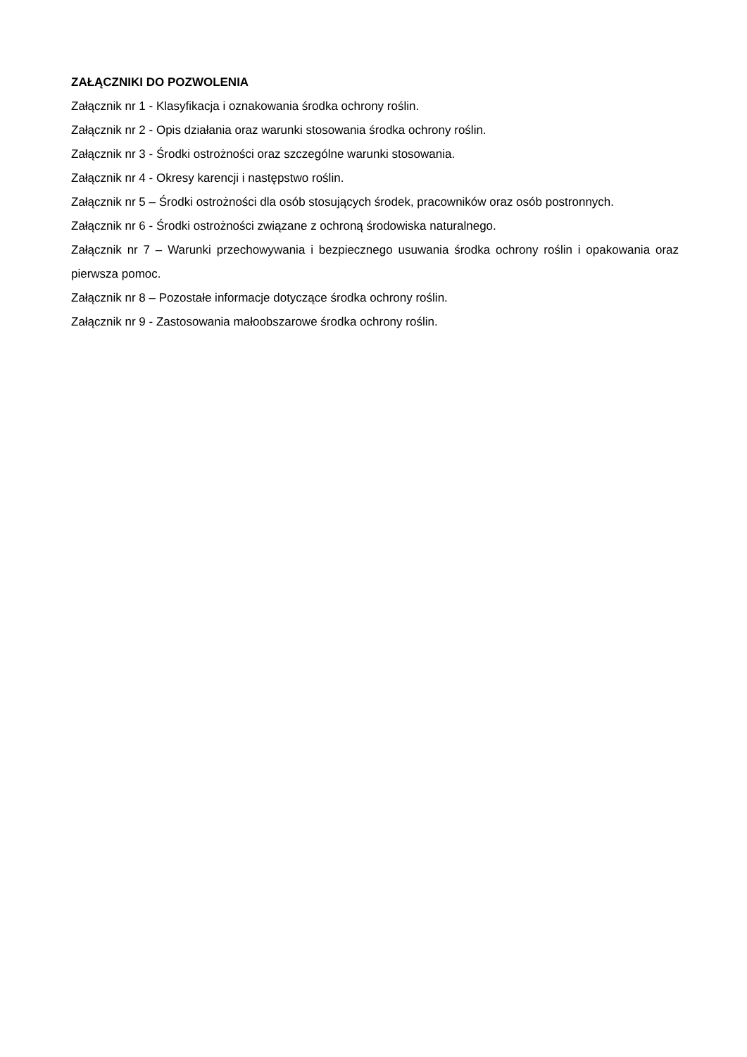ZAŁĄCZNIKI DO POZWOLENIA
Załącznik nr 1 - Klasyfikacja i oznakowania środka ochrony roślin.
Załącznik nr 2 - Opis działania oraz warunki stosowania środka ochrony roślin.
Załącznik nr 3 - Środki ostrożności oraz szczególne warunki stosowania.
Załącznik nr 4 - Okresy karencji i następstwo roślin.
Załącznik nr 5 – Środki ostrożności dla osób stosujących środek, pracowników oraz osób postronnych.
Załącznik nr 6 - Środki ostrożności związane z ochroną środowiska naturalnego.
Załącznik nr 7 – Warunki przechowywania i bezpiecznego usuwania środka ochrony roślin i opakowania oraz pierwsza pomoc.
Załącznik nr 8 – Pozostałe informacje dotyczące środka ochrony roślin.
Załącznik nr 9 - Zastosowania małoobszarowe środka ochrony roślin.